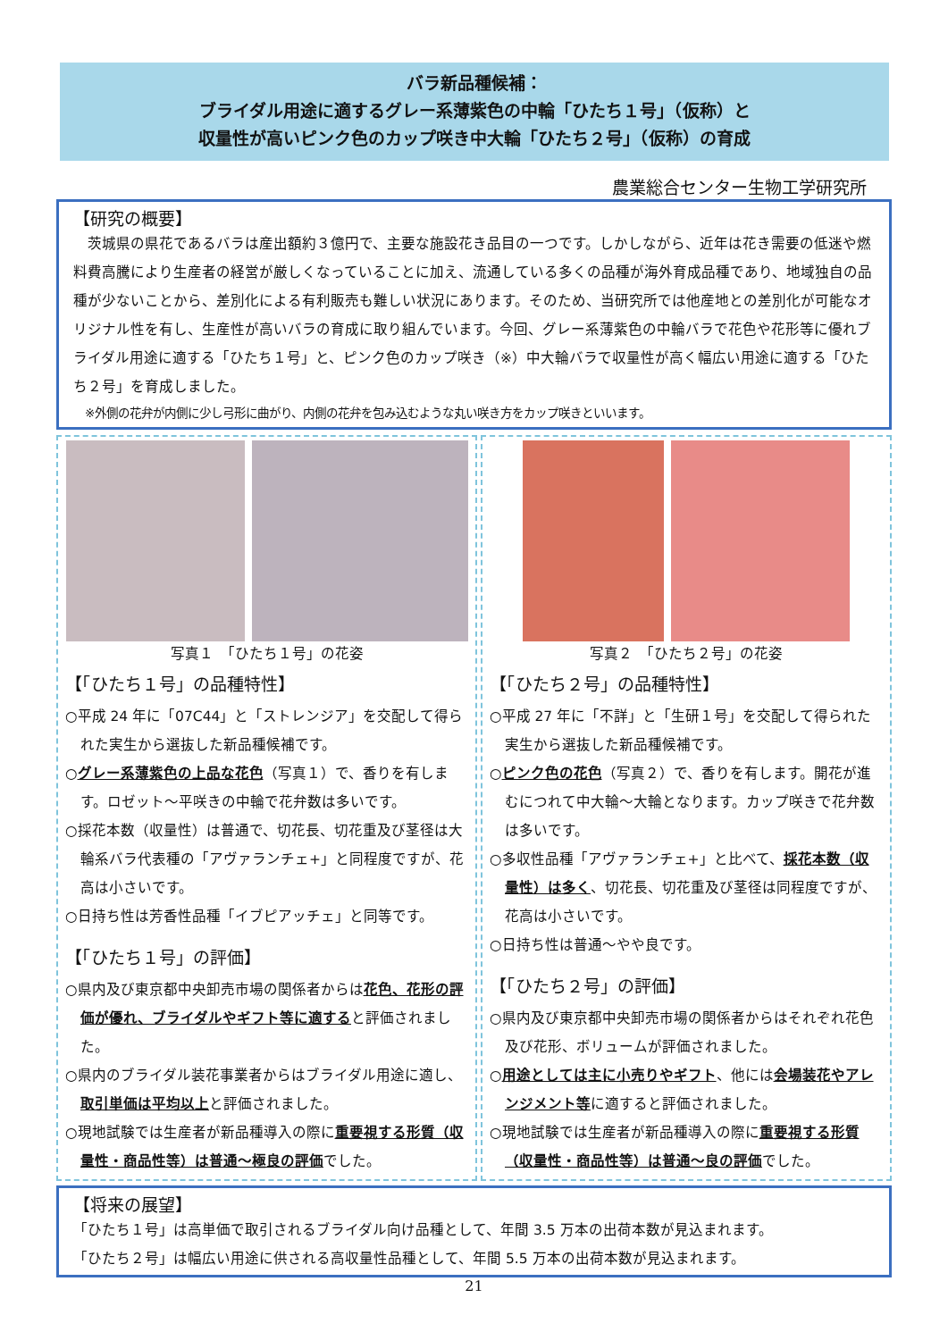バラ新品種候補：
ブライダル用途に適するグレー系薄紫色の中輪「ひたち１号」（仮称）と
収量性が高いピンク色のカップ咲き中大輪「ひたち２号」（仮称）の育成
農業総合センター生物工学研究所
【研究の概要】
　茨城県の県花であるバラは産出額約３億円で、主要な施設花き品目の一つです。しかしながら、近年は花き需要の低迷や燃料費高騰により生産者の経営が厳しくなっていることに加え、流通している多くの品種が海外育成品種であり、地域独自の品種が少ないことから、差別化による有利販売も難しい状況にあります。そのため、当研究所では他産地との差別化が可能なオリジナル性を有し、生産性が高いバラの育成に取り組んでいます。今回、グレー系薄紫色の中輪バラで花色や花形等に優れブライダル用途に適する「ひたち１号」と、ピンク色のカップ咲き（※）中大輪バラで収量性が高く幅広い用途に適する「ひたち２号」を育成しました。
　※外側の花弁が内側に少し弓形に曲がり、内側の花弁を包み込むような丸い咲き方をカップ咲きといいます。
写真１　「ひたち１号」の花姿
【「ひたち１号」の品種特性】
○平成 24 年に「07C44」と「ストレンジア」を交配して得られた実生から選抜した新品種候補です。
○グレー系薄紫色の上品な花色（写真１）で、香りを有します。ロゼット～平咲きの中輪で花弁数は多いです。
○採花本数（収量性）は普通で、切花長、切花重及び茎径は大輪系バラ代表種の「アヴァランチェ+」と同程度ですが、花高は小さいです。
○日持ち性は芳香性品種「イブピアッチェ」と同等です。
【「ひたち１号」の評価】
○県内及び東京都中央卸売市場の関係者からは花色、花形の評価が優れ、ブライダルやギフト等に適すると評価されました。
○県内のブライダル装花事業者からはブライダル用途に適し、取引単価は平均以上と評価されました。
○現地試験では生産者が新品種導入の際に重要視する形質（収量性・商品性等）は普通～極良の評価でした。
写真２　「ひたち２号」の花姿
【「ひたち２号」の品種特性】
○平成 27 年に「不詳」と「生研１号」を交配して得られた実生から選抜した新品種候補です。
○ピンク色の花色（写真２）で、香りを有します。開花が進むにつれて中大輪～大輪となります。カップ咲きで花弁数は多いです。
○多収性品種「アヴァランチェ+」と比べて、採花本数（収量性）は多く、切花長、切花重及び茎径は同程度ですが、花高は小さいです。
○日持ち性は普通～やや良です。
【「ひたち２号」の評価】
○県内及び東京都中央卸売市場の関係者からはそれぞれ花色及び花形、ボリュームが評価されました。
○用途としては主に小売りやギフト、他には会場装花やアレンジメント等に適すると評価されました。
○現地試験では生産者が新品種導入の際に重要視する形質（収量性・商品性等）は普通～良の評価でした。
【将来の展望】
「ひたち１号」は高単価で取引されるブライダル向け品種として、年間 3.5 万本の出荷本数が見込まれます。
「ひたち２号」は幅広い用途に供される高収量性品種として、年間 5.5 万本の出荷本数が見込まれます。
21